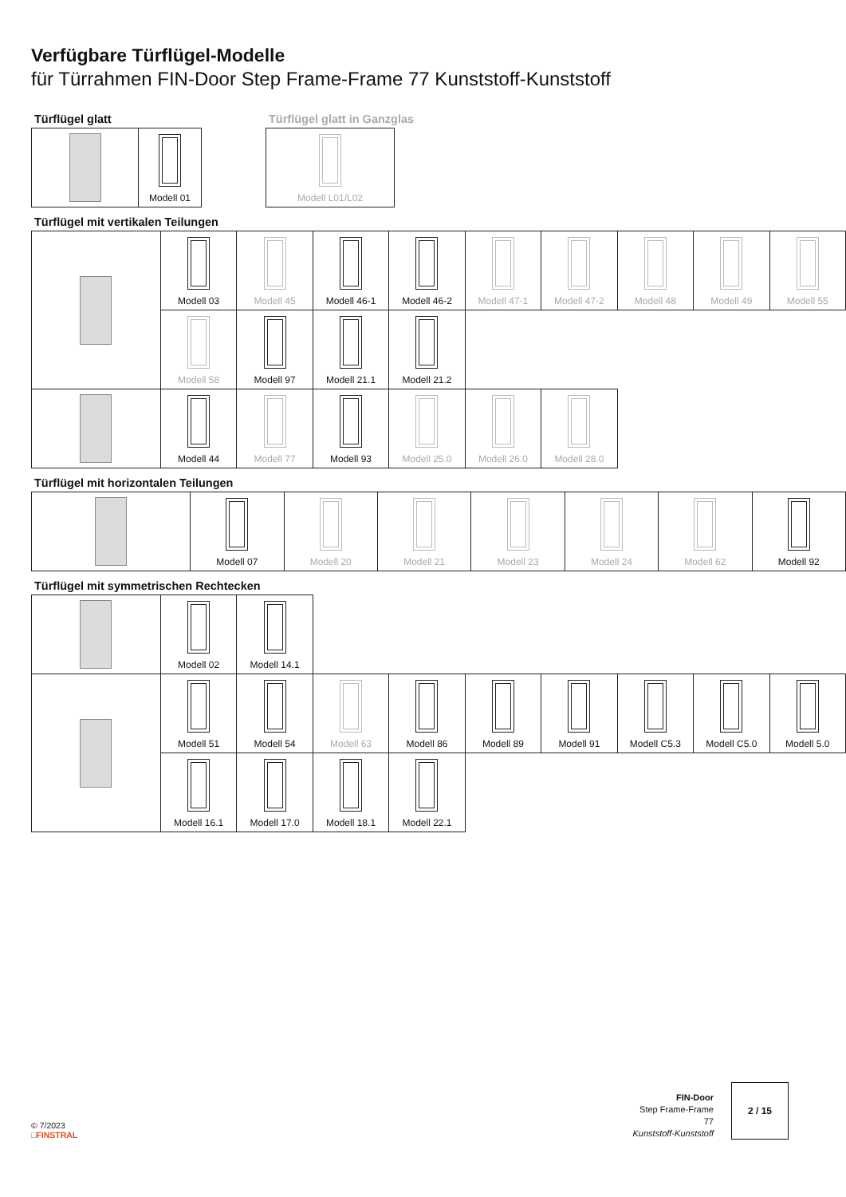Verfügbare Türflügel-Modelle
für Türrahmen FIN-Door Step Frame-Frame 77 Kunststoff-Kunststoff
Türflügel glatt
| | Modell 01 |
Türflügel glatt in Ganzglas
| Modell L01/L02 |
Türflügel mit vertikalen Teilungen
| | Modell 03 | Modell 45 | Modell 46-1 | Modell 46-2 | Modell 47-1 | Modell 47-2 | Modell 48 | Modell 49 | Modell 55 |
| | Modell 58 | Modell 97 | Modell 21.1 | Modell 21.2 | | | | | |
| | Modell 44 | Modell 77 | Modell 93 | Modell 25.0 | Modell 26.0 | Modell 28.0 | | | |
Türflügel mit horizontalen Teilungen
| | Modell 07 | Modell 20 | Modell 21 | Modell 23 | Modell 24 | Modell 62 | Modell 92 |
Türflügel mit symmetrischen Rechtecken
| | Modell 02 | Modell 14.1 | | | | | | | |
| | Modell 51 | Modell 54 | Modell 63 | Modell 86 | Modell 89 | Modell 91 | Modell C5.3 | Modell C5.0 | Modell 5.0 |
| | Modell 16.1 | Modell 17.0 | Modell 18.1 | Modell 22.1 | | | | | |
© 7/2023
□FINSTRAL
FIN-Door
Step Frame-Frame
77
Kunststoff-Kunststoff
2 / 15